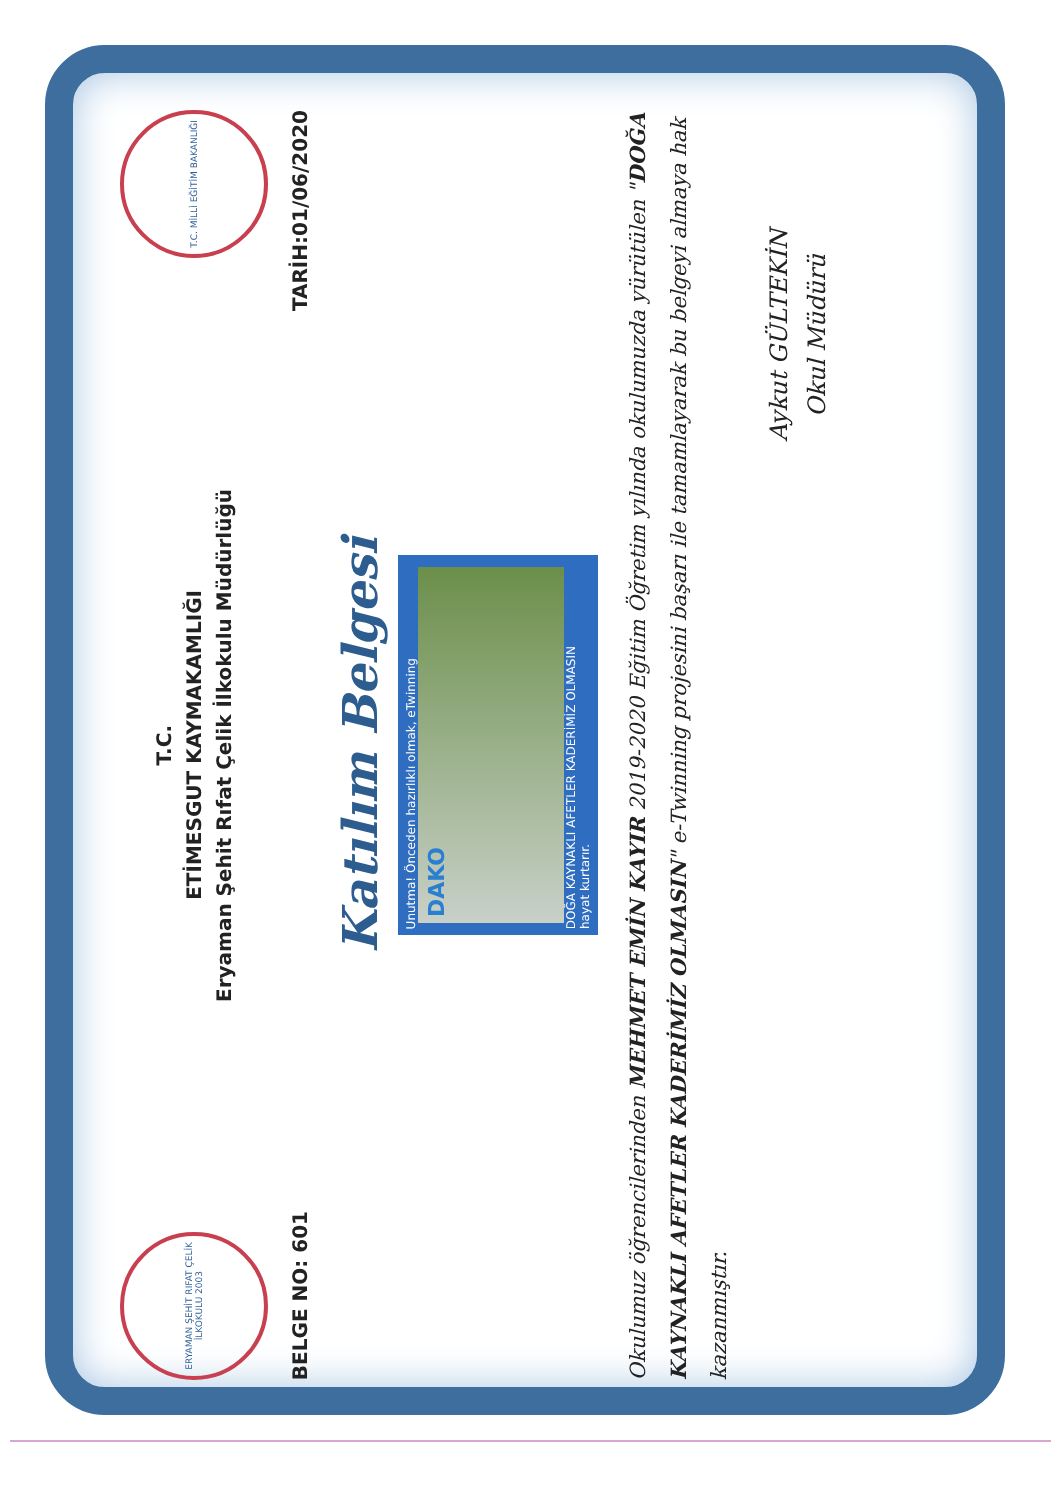ERYAMAN ŞEHİT RIFAT ÇELİK İLKOKULU 2003
T.C.
ETİMESGUT KAYMAKAMLIĞI
Eryaman Şehit Rıfat Çelik İlkokulu Müdürlüğü
T.C. MİLLİ EĞİTİM BAKANLIĞI
BELGE NO: 601 TARİH:01/06/2020
Katılım Belgesi
Unutma! Önceden hazırlıklı olmak, eTwinning
DAKO
DOĞA KAYNAKLI AFETLER KADERİMİZ OLMASIN
hayat kurtarır.
Okulumuz öğrencilerinden MEHMET EMİN KAYIR 2019-2020 Eğitim Öğretim yılında okulumuzda yürütülen "DOĞA KAYNAKLI AFETLER KADERİMİZ OLMASIN" e-Twinning projesini başarı ile tamamlayarak bu belgeyi almaya hak kazanmıştır.
Aykut GÜLTEKİN
Okul Müdürü